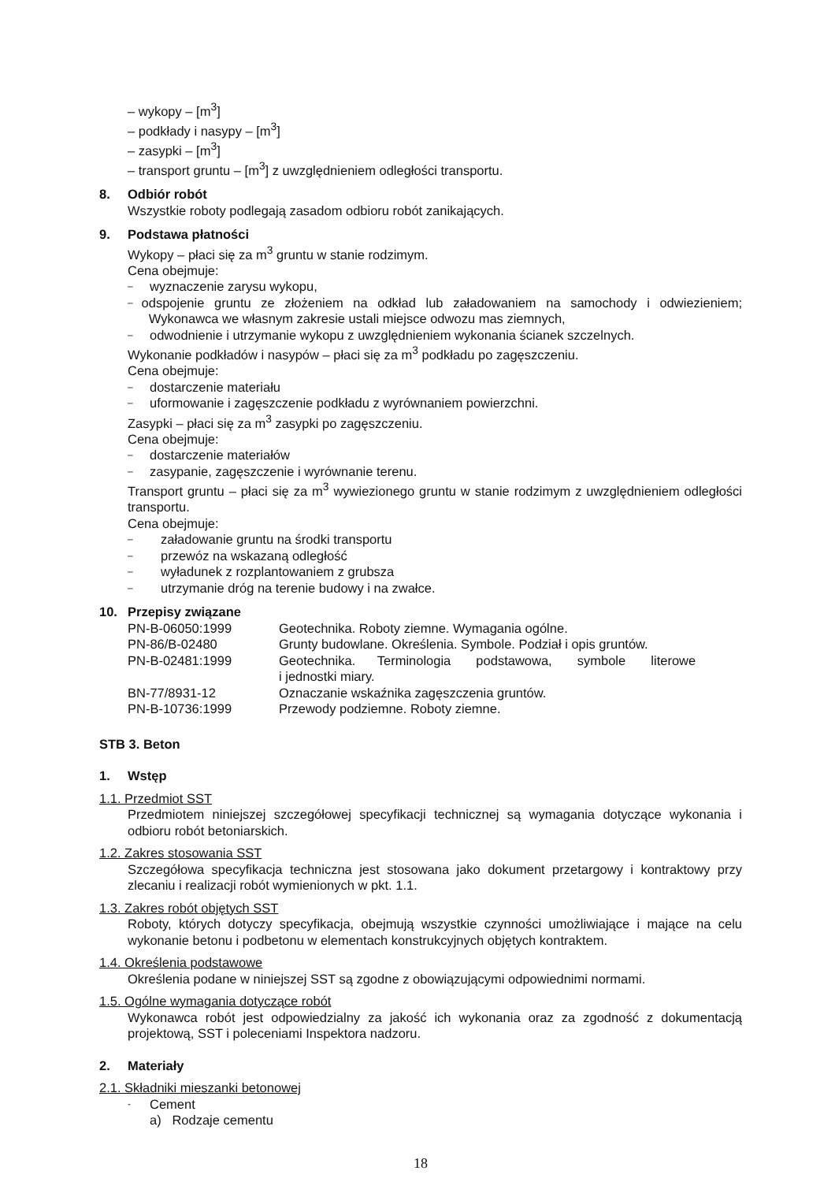– wykopy – [m<sup>3</sup>]
– podkłady i nasypy – [m<sup>3</sup>]
– zasypki – [m<sup>3</sup>]
– transport gruntu – [m<sup>3</sup>] z uwzględnieniem odległości transportu.
8. Odbiór robót
Wszystkie roboty podlegają zasadom odbioru robót zanikających.
9. Podstawa płatności
Wykopy – płaci się za m<sup>3</sup> gruntu w stanie rodzimym.
Cena obejmuje:
– wyznaczenie zarysu wykopu,
– odspojenie gruntu ze złożeniem na odkład lub załadowaniem na samochody i odwiezieniem; Wykonawca we własnym zakresie ustali miejsce odwozu mas ziemnych,
– odwodnienie i utrzymanie wykopu z uwzględnieniem wykonania ścianek szczelnych.
Wykonanie podkładów i nasypów – płaci się za m<sup>3</sup> podkładu po zagęszczeniu.
Cena obejmuje:
– dostarczenie materiału
– uformowanie i zagęszczenie podkładu z wyrównaniem powierzchni.
Zasypki – płaci się za m<sup>3</sup> zasypki po zagęszczeniu.
Cena obejmuje:
– dostarczenie materiałów
– zasypanie, zagęszczenie i wyrównanie terenu.
Transport gruntu – płaci się za m<sup>3</sup> wywiezionego gruntu w stanie rodzimym z uwzględnieniem odległości transportu.
Cena obejmuje:
– załadowanie gruntu na środki transportu
– przewóz na wskazaną odległość
– wyładunek z rozplantowaniem z grubsza
– utrzymanie dróg na terenie budowy i na zwałce.
10. Przepisy związane
| PN-B-06050:1999 | Geotechnika. Roboty ziemne. Wymagania ogólne. |
| PN-86/B-02480 | Grunty budowlane. Określenia. Symbole. Podział i opis gruntów. |
| PN-B-02481:1999 | Geotechnika. Terminologia podstawowa, symbole literowe i jednostki miary. |
| BN-77/8931-12 | Oznaczanie wskaźnika zagęszczenia gruntów. |
| PN-B-10736:1999 | Przewody podziemne. Roboty ziemne. |
STB 3. Beton
1. Wstęp
1.1. Przedmiot SST
Przedmiotem niniejszej szczegółowej specyfikacji technicznej są wymagania dotyczące wykonania i odbioru robót betoniarskich.
1.2. Zakres stosowania SST
Szczegółowa specyfikacja techniczna jest stosowana jako dokument przetargowy i kontraktowy przy zlecaniu i realizacji robót wymienionych w pkt. 1.1.
1.3. Zakres robót objętych SST
Roboty, których dotyczy specyfikacja, obejmują wszystkie czynności umożliwiające i mające na celu wykonanie betonu i podbetonu w elementach konstrukcyjnych objętych kontraktem.
1.4. Określenia podstawowe
Określenia podane w niniejszej SST są zgodne z obowiązującymi odpowiednimi normami.
1.5. Ogólne wymagania dotyczące robót
Wykonawca robót jest odpowiedzialny za jakość ich wykonania oraz za zgodność z dokumentacją projektową, SST i poleceniami Inspektora nadzoru.
2. Materiały
2.1. Składniki mieszanki betonowej
- Cement
a) Rodzaje cementu
18